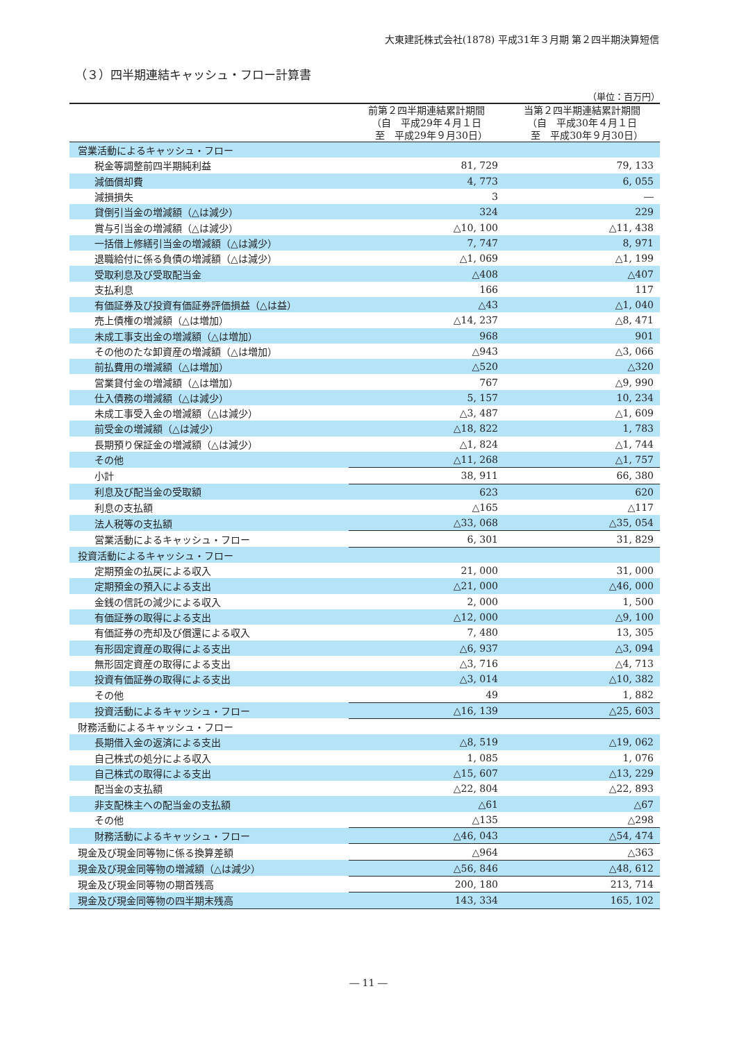大東建託株式会社(1878) 平成31年３月期 第２四半期決算短信
（３）四半期連結キャッシュ・フロー計算書
（単位：百万円）
| | 前第２四半期連結累計期間 （自 平成29年４月１日 至 平成29年９月30日） | 当第２四半期連結累計期間 （自 平成30年４月１日 至 平成30年９月30日） |
| --- | --- | --- |
| 営業活動によるキャッシュ・フロー | | |
| 税金等調整前四半期純利益 | 81, 729 | 79, 133 |
| 減価償却費 | 4, 773 | 6, 055 |
| 減損損失 | 3 | ― |
| 貸倒引当金の増減額（△は減少） | 324 | 229 |
| 賞与引当金の増減額（△は減少） | △10, 100 | △11, 438 |
| 一括借上修繕引当金の増減額（△は減少） | 7, 747 | 8, 971 |
| 退職給付に係る負債の増減額（△は減少） | △1, 069 | △1, 199 |
| 受取利息及び受取配当金 | △408 | △407 |
| 支払利息 | 166 | 117 |
| 有価証券及び投資有価証券評価損益（△は益） | △43 | △1, 040 |
| 売上債権の増減額（△は増加） | △14, 237 | △8, 471 |
| 未成工事支出金の増減額（△は増加） | 968 | 901 |
| その他のたな卸資産の増減額（△は増加） | △943 | △3, 066 |
| 前払費用の増減額（△は増加） | △520 | △320 |
| 営業貸付金の増減額（△は増加） | 767 | △9, 990 |
| 仕入債務の増減額（△は減少） | 5, 157 | 10, 234 |
| 未成工事受入金の増減額（△は減少） | △3, 487 | △1, 609 |
| 前受金の増減額（△は減少） | △18, 822 | 1, 783 |
| 長期預り保証金の増減額（△は減少） | △1, 824 | △1, 744 |
| その他 | △11, 268 | △1, 757 |
| 小計 | 38, 911 | 66, 380 |
| 利息及び配当金の受取額 | 623 | 620 |
| 利息の支払額 | △165 | △117 |
| 法人税等の支払額 | △33, 068 | △35, 054 |
| 営業活動によるキャッシュ・フロー | 6, 301 | 31, 829 |
| 投資活動によるキャッシュ・フロー | | |
| 定期預金の払戻による収入 | 21, 000 | 31, 000 |
| 定期預金の預入による支出 | △21, 000 | △46, 000 |
| 金銭の信託の減少による収入 | 2, 000 | 1, 500 |
| 有価証券の取得による支出 | △12, 000 | △9, 100 |
| 有価証券の売却及び償還による収入 | 7, 480 | 13, 305 |
| 有形固定資産の取得による支出 | △6, 937 | △3, 094 |
| 無形固定資産の取得による支出 | △3, 716 | △4, 713 |
| 投資有価証券の取得による支出 | △3, 014 | △10, 382 |
| その他 | 49 | 1, 882 |
| 投資活動によるキャッシュ・フロー | △16, 139 | △25, 603 |
| 財務活動によるキャッシュ・フロー | | |
| 長期借入金の返済による支出 | △8, 519 | △19, 062 |
| 自己株式の処分による収入 | 1, 085 | 1, 076 |
| 自己株式の取得による支出 | △15, 607 | △13, 229 |
| 配当金の支払額 | △22, 804 | △22, 893 |
| 非支配株主への配当金の支払額 | △61 | △67 |
| その他 | △135 | △298 |
| 財務活動によるキャッシュ・フロー | △46, 043 | △54, 474 |
| 現金及び現金同等物に係る換算差額 | △964 | △363 |
| 現金及び現金同等物の増減額（△は減少） | △56, 846 | △48, 612 |
| 現金及び現金同等物の期首残高 | 200, 180 | 213, 714 |
| 現金及び現金同等物の四半期末残高 | 143, 334 | 165, 102 |
― 11 ―